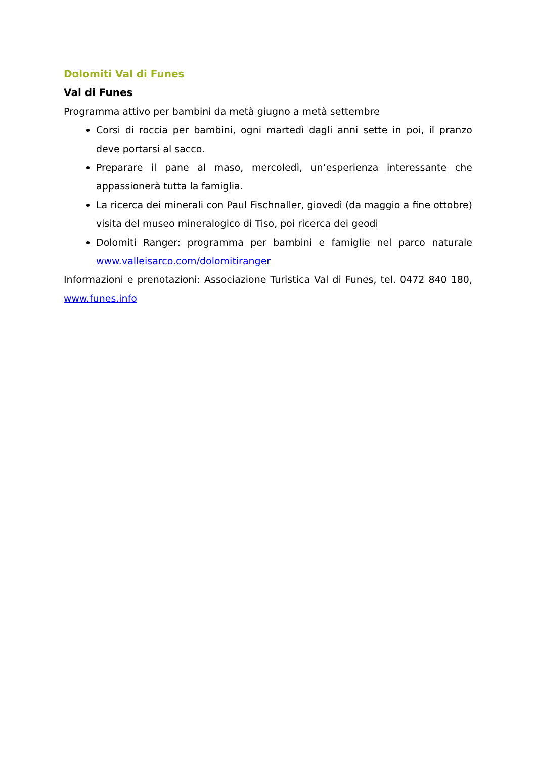Dolomiti Val di Funes
Val di Funes
Programma attivo per bambini da metà giugno a metà settembre
Corsi di roccia per bambini, ogni martedì dagli anni sette in poi, il pranzo deve portarsi al sacco.
Preparare il pane al maso, mercoledì, un’esperienza interessante che appassionerà tutta la famiglia.
La ricerca dei minerali con Paul Fischnaller, giovedì (da maggio a fine ottobre) visita del museo mineralogico di Tiso, poi ricerca dei geodi
Dolomiti Ranger: programma per bambini e famiglie nel parco naturale www.valleisarco.com/dolomitiranger
Informazioni e prenotazioni: Associazione Turistica Val di Funes, tel. 0472 840 180, www.funes.info